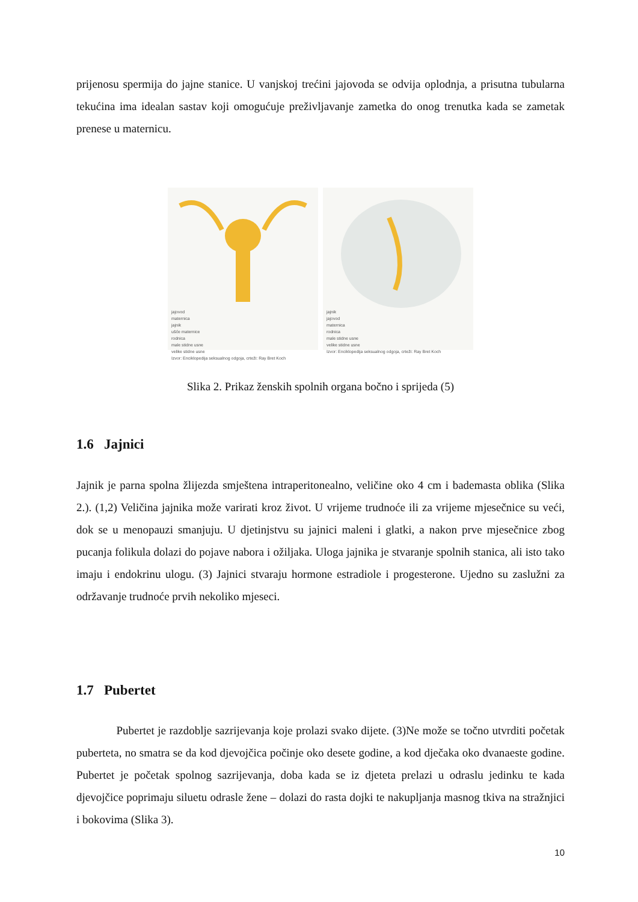prijenosu spermija do jajne stanice. U vanjskoj trećini jajovoda se odvija oplodnja, a prisutna tubularna tekućina ima idealan sastav koji omogućuje preživljavanje zametka do onog trenutka kada se zametak prenese u maternicu.
jajovod
maternica
jajnik
ušće maternice
rodnica
male stidne usne
velike stidne usne
Izvor: Enciklopedija seksualnog odgoja, crteži: Ray Bret Koch
jajnik
jajovod
maternica
rodnica
male stidne usne
velike stidne usne
Izvor: Enciklopedija seksualnog odgoja, crteži: Ray Bret Koch
Slika 2. Prikaz ženskih spolnih organa bočno i sprijeda (5)
1.6 Jajnici
Jajnik je parna spolna žlijezda smještena intraperitonealno, veličine oko 4 cm i bademasta oblika (Slika 2.). (1,2) Veličina jajnika može varirati kroz život. U vrijeme trudnoće ili za vrijeme mjesečnice su veći, dok se u menopauzi smanjuju. U djetinjstvu su jajnici maleni i glatki, a nakon prve mjesečnice zbog pucanja folikula dolazi do pojave nabora i ožiljaka. Uloga jajnika je stvaranje spolnih stanica, ali isto tako imaju i endokrinu ulogu. (3) Jajnici stvaraju hormone estradiole i progesterone. Ujedno su zaslužni za održavanje trudnoće prvih nekoliko mjeseci.
1.7 Pubertet
Pubertet je razdoblje sazrijevanja koje prolazi svako dijete. (3)Ne može se točno utvrditi početak puberteta, no smatra se da kod djevojčica počinje oko desete godine, a kod dječaka oko dvanaeste godine. Pubertet je početak spolnog sazrijevanja, doba kada se iz djeteta prelazi u odraslu jedinku te kada djevojčice poprimaju siluetu odrasle žene – dolazi do rasta dojki te nakupljanja masnog tkiva na stražnjici i bokovima (Slika 3).
10